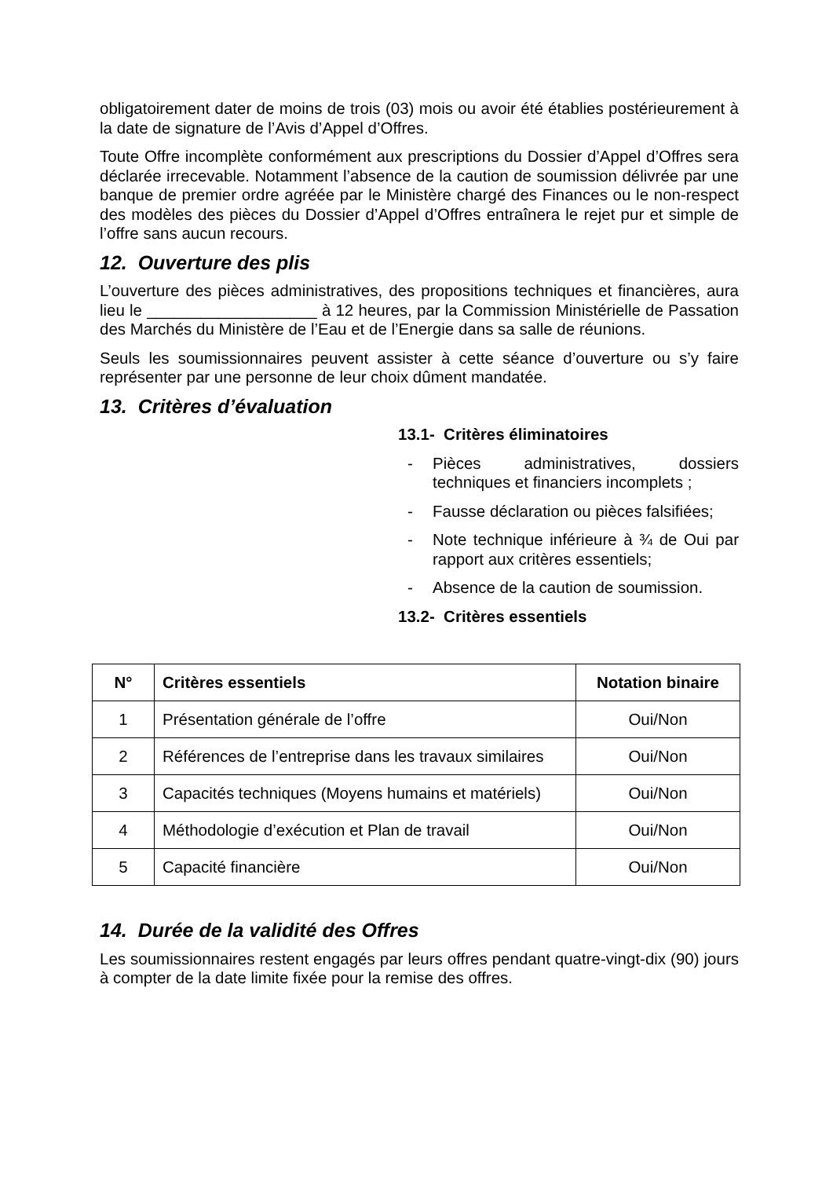obligatoirement dater de moins de trois (03) mois ou avoir été établies postérieurement à la date de signature de l’Avis d’Appel d’Offres.
Toute Offre incomplète conformément aux prescriptions du Dossier d’Appel d’Offres sera déclarée irrecevable. Notamment l’absence de la caution de soumission délivrée par une banque de premier ordre agréée par le Ministère chargé des Finances ou le non-respect des modèles des pièces du Dossier d’Appel d’Offres entraînera le rejet pur et simple de l’offre sans aucun recours.
12. Ouverture des plis
L’ouverture des pièces administratives, des propositions techniques et financières, aura lieu le ___________________ à 12 heures, par la Commission Ministérielle de Passation des Marchés du Ministère de l’Eau et de l’Energie dans sa salle de réunions.
Seuls les soumissionnaires peuvent assister à cette séance d’ouverture ou s’y faire représenter par une personne de leur choix dûment mandatée.
13. Critères d’évaluation
13.1- Critères éliminatoires
- Pièces administratives, dossiers techniques et financiers incomplets ;
- Fausse déclaration ou pièces falsifiées;
- Note technique inférieure à ¾ de Oui par rapport aux critères essentiels;
- Absence de la caution de soumission.
13.2- Critères essentiels
| N° | Critères essentiels | Notation binaire |
| --- | --- | --- |
| 1 | Présentation générale de l’offre | Oui/Non |
| 2 | Références de l’entreprise dans les travaux similaires | Oui/Non |
| 3 | Capacités techniques (Moyens humains et matériels) | Oui/Non |
| 4 | Méthodologie d’exécution et Plan de travail | Oui/Non |
| 5 | Capacité financière | Oui/Non |
14. Durée de la validité des Offres
Les soumissionnaires restent engagés par leurs offres pendant quatre-vingt-dix (90) jours à compter de la date limite fixée pour la remise des offres.